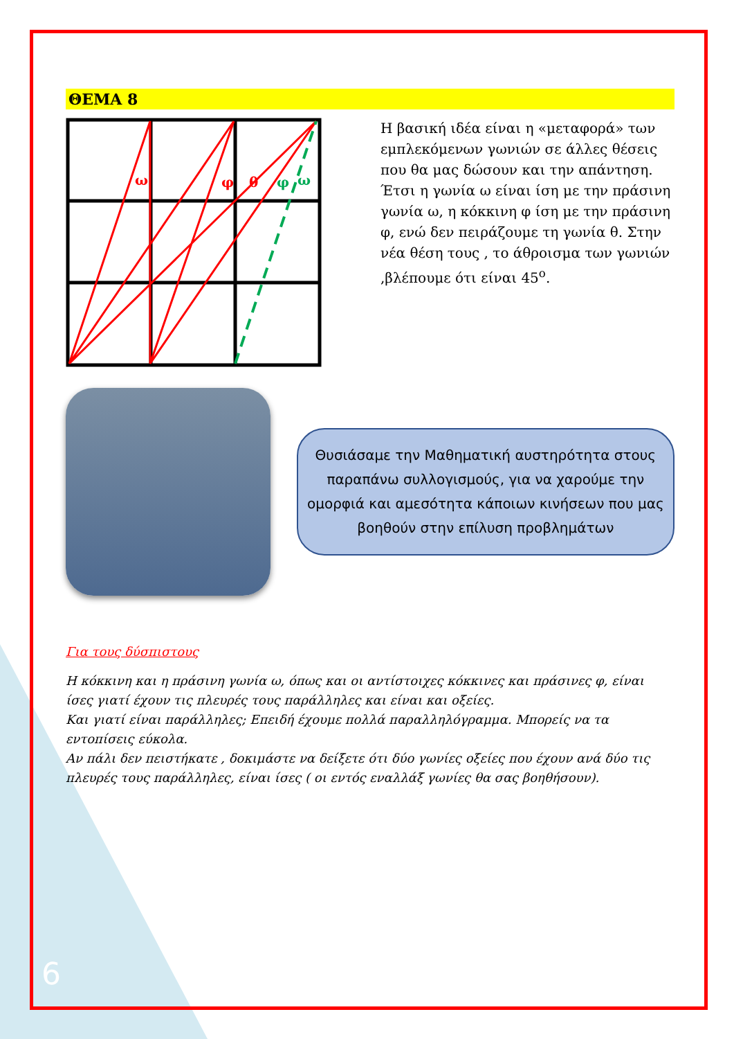ΘΕΜΑ 8
ω
φ
θ
φ
ω
Η βασική ιδέα είναι η «μεταφορά» των εμπλεκόμενων γωνιών σε άλλες θέσεις που θα μας δώσουν και την απάντηση.
Έτσι η γωνία ω είναι ίση με την πράσινη γωνία ω, η κόκκινη φ ίση με την πράσινη φ, ενώ δεν πειράζουμε τη γωνία θ. Στην νέα θέση τους , το άθροισμα των γωνιών ,βλέπουμε ότι είναι 45<sup>ο</sup>.
Θυσιάσαμε την Μαθηματική αυστηρότητα στους παραπάνω συλλογισμούς, για να χαρούμε την ομορφιά και αμεσότητα κάποιων κινήσεων που μας βοηθούν στην επίλυση προβλημάτων
Για τους δύσπιστους
Η κόκκινη και η πράσινη γωνία ω, όπως και οι αντίστοιχες κόκκινες και πράσινες φ, είναι ίσες γιατί έχουν τις πλευρές τους παράλληλες και είναι και οξείες.
Και γιατί είναι παράλληλες; Επειδή έχουμε πολλά παραλληλόγραμμα. Μπορείς να τα εντοπίσεις εύκολα.
Αν πάλι δεν πειστήκατε , δοκιμάστε να δείξετε ότι δύο γωνίες οξείες που έχουν ανά δύο τις πλευρές τους παράλληλες, είναι ίσες ( οι εντός εναλλάξ γωνίες θα σας βοηθήσουν).
6